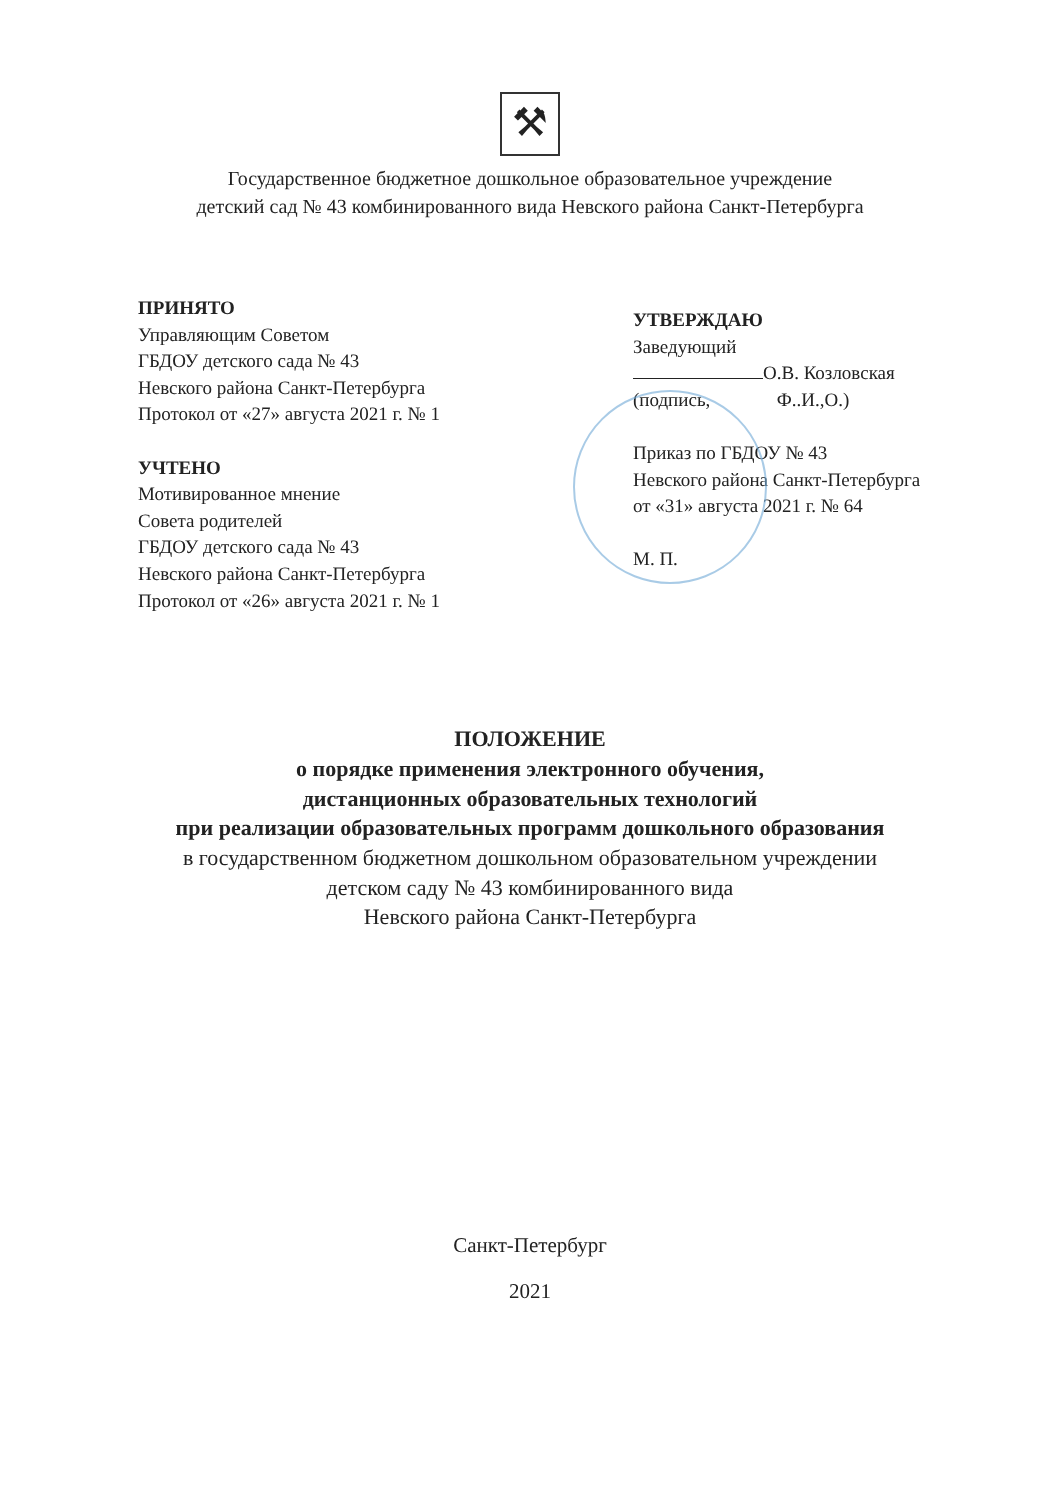⚒
Государственное бюджетное дошкольное образовательное учреждение
детский сад № 43 комбинированного вида Невского района Санкт-Петербурга
ПРИНЯТО
Управляющим Советом
ГБДОУ детского сада № 43
Невского района Санкт-Петербурга
Протокол от «27» августа 2021 г. № 1
УЧТЕНО
Мотивированное мнение
Совета родителей
ГБДОУ детского сада № 43
Невского района Санкт-Петербурга
Протокол от «26» августа 2021 г. № 1
УТВЕРЖДАЮ
Заведующий
О.В. Козловская
(подпись, Ф..И.,О.)
Приказ по ГБДОУ № 43
Невского района Санкт-Петербурга
от «31» августа 2021 г. № 64
М. П.
ПОЛОЖЕНИЕ
о порядке применения электронного обучения,
дистанционных образовательных технологий
при реализации образовательных программ дошкольного образования
в государственном бюджетном дошкольном образовательном учреждении
детском саду № 43 комбинированного вида
Невского района Санкт-Петербурга
Санкт-Петербург
2021